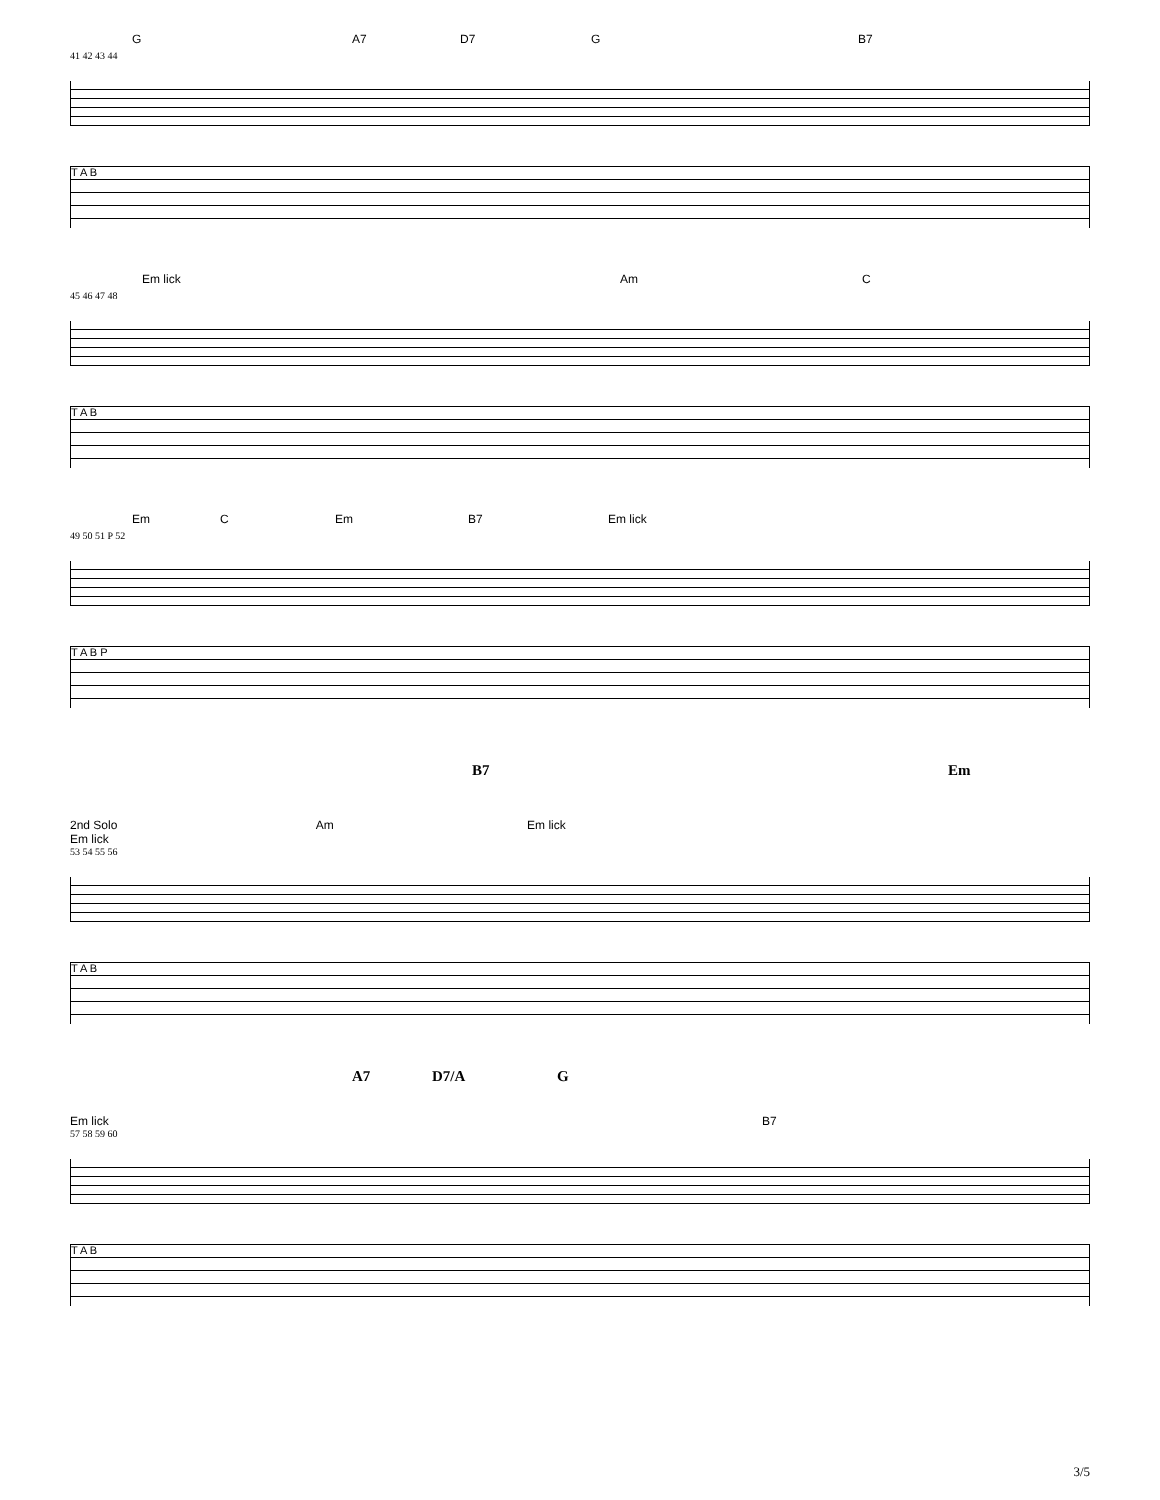G A7 D7 G B7
41 42 43 44
T A B
Em lick Am C
45 46 47 48
T A B
Em C Em B7 Em lick
49 50 51 P 52
T A B P
B7 Em
2nd Solo Am Em lick
Em lick
53 54 55 56
T A B
A7 D7/A G
Em lick B7
57 58 59 60
T A B
3/5